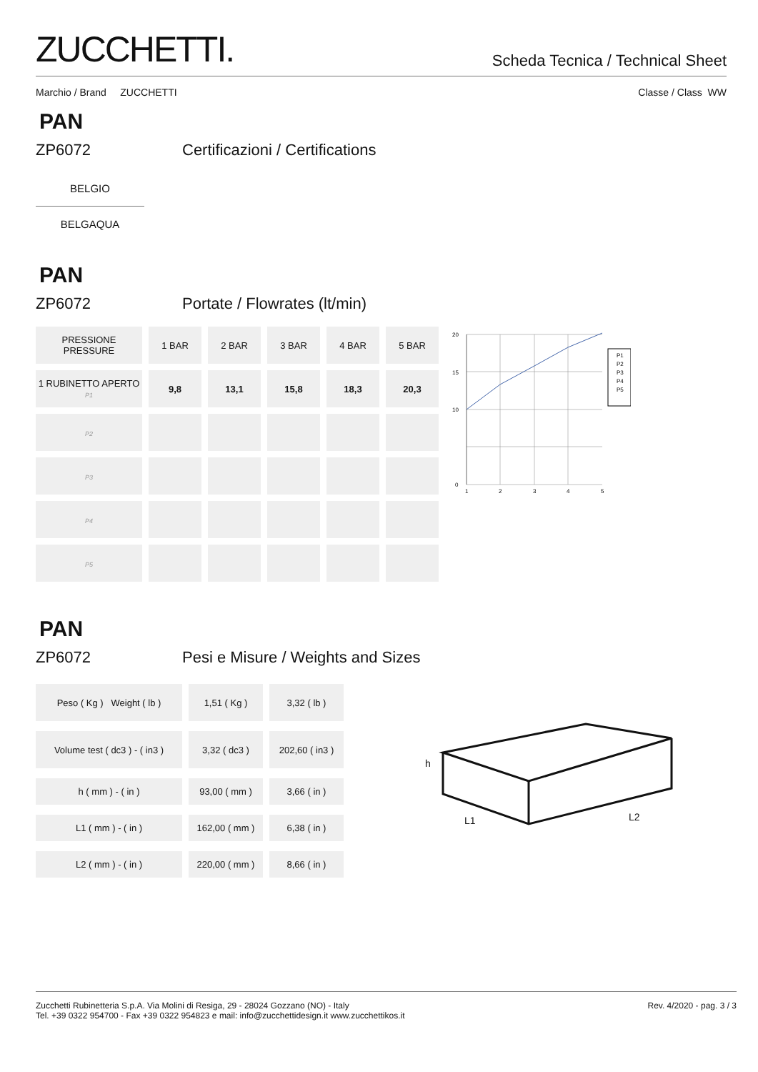ZUCCHETTI.
Scheda Tecnica / Technical Sheet
Marchio / Brand ZUCCHETTI Classe / Class WW
PAN
ZP6072 Certificazioni / Certifications
BELGIO
BELGAQUA
PAN
ZP6072 Portate / Flowrates (lt/min)
| PRESSIONE PRESSURE | 1 BAR | 2 BAR | 3 BAR | 4 BAR | 5 BAR |
| 1 RUBINETTO APERTO P1 | 9,8 | 13,1 | 15,8 | 18,3 | 20,3 |
| P2 | | | | | |
| P3 | | | | | |
| P4 | | | | | |
| P5 | | | | | |
20
15
10
0
1
2
3
4
5
P1
P2
P3
P4
P5
PAN
ZP6072 Pesi e Misure / Weights and Sizes
| Peso ( Kg ) Weight ( lb ) | 1,51 ( Kg ) | 3,32 ( lb ) |
| Volume test ( dc3 ) - ( in3 ) | 3,32 ( dc3 ) | 202,60 ( in3 ) |
| h ( mm ) - ( in ) | 93,00 ( mm ) | 3,66 ( in ) |
| L1 ( mm ) - ( in ) | 162,00 ( mm ) | 6,38 ( in ) |
| L2 ( mm ) - ( in ) | 220,00 ( mm ) | 8,66 ( in ) |
h
L1
L2
Zucchetti Rubinetteria S.p.A. Via Molini di Resiga, 29 - 28024 Gozzano (NO) - Italy
Tel. +39 0322 954700 - Fax +39 0322 954823 e mail: info@zucchettidesign.it www.zucchettikos.it
Rev. 4/2020 - pag. 3 / 3